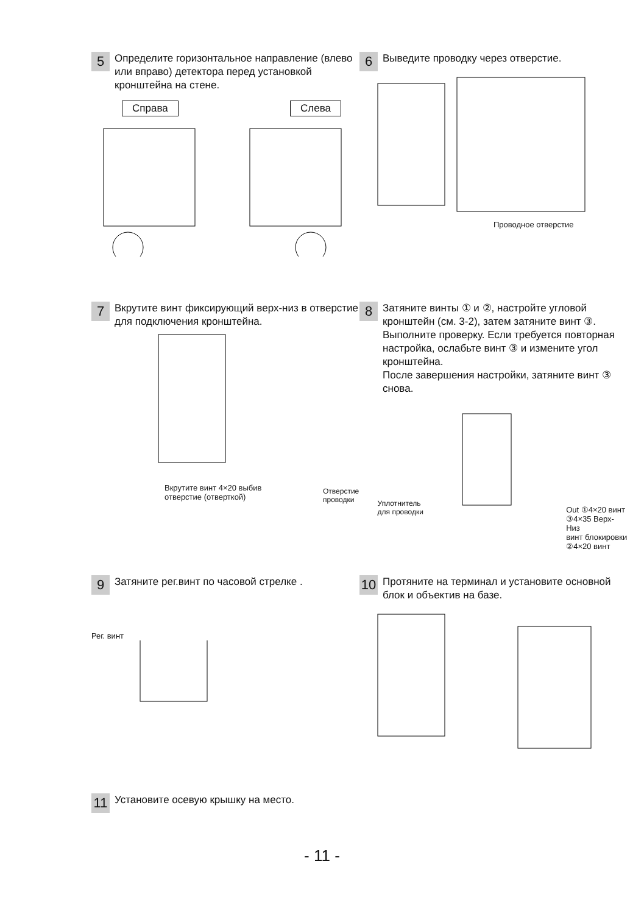5
Определите горизонтальное направление (влево или вправо) детектора перед установкой кронштейна на стене.
Справа Слева
6
Выведите проводку через отверстие.
Проводное отверстие
7
Вкрутите винт фиксирующий верх-низ в отверстие для подключения кронштейна.
Вкрутите винт 4×20 выбив
отверстие (отверткой)
8
Затяните винты ① и ②, настройте угловой кронштейн (см. 3-2), затем затяните винт ③.
Выполните проверку. Если требуется повторная настройка, ослабьте винт ③ и измените угол кронштейна.
После завершения настройки, затяните винт ③ снова.
Отверстие проводки
Уплотнитель для проводки
Out ①4×20 винт
③4×35 Верх-Низ
винт блокировки
②4×20 винт
9
Затяните рег.винт по часовой стрелке .
Рег. винт
10
Протяните на терминал и установите основной блок и объектив на базе.
11
Установите осевую крышку на место.
- 11 -